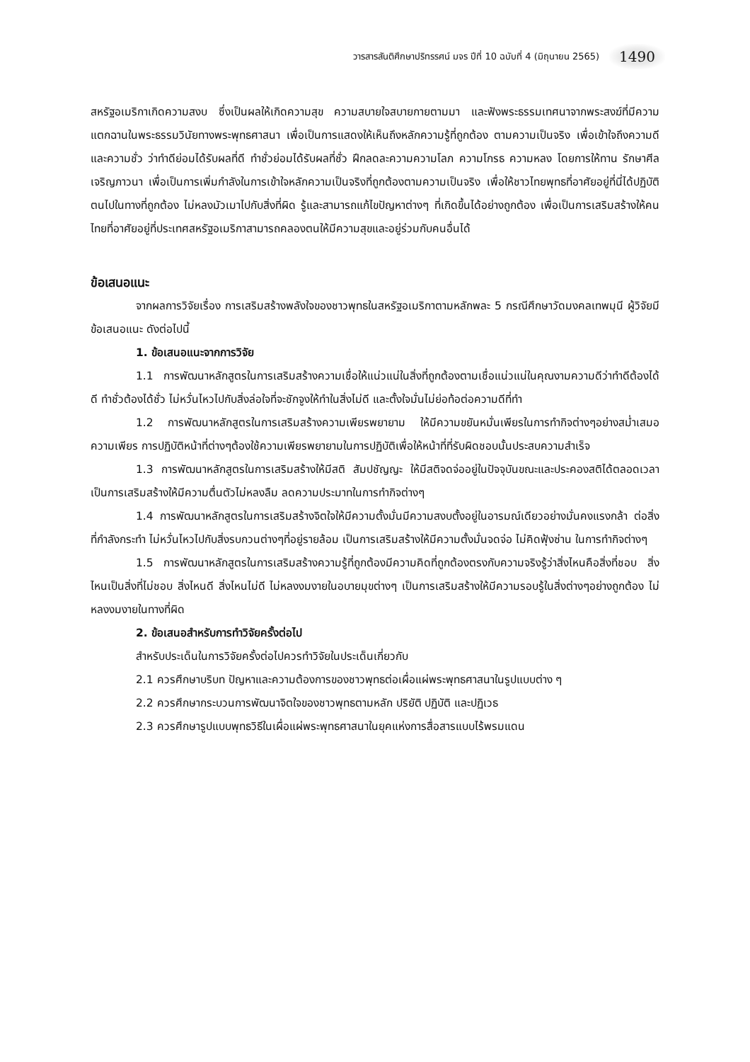วารสารสันติศึกษาปริทรรศน์ มจร ปีที่ 10 ฉบับที่ 4 (มิถุนายน 2565) 1490
สหรัฐอเมริกาเกิดความสงบ ซึ่งเป็นผลให้เกิดความสุข ความสบายใจสบายกายตามมา และฟังพระธรรมเทศนาจากพระสงฆ์ที่มีความแตกฉานในพระธรรมวินัยทางพระพุทธศาสนา เพื่อเป็นการแสดงให้เห็นถึงหลักความรู้ที่ถูกต้อง ตามความเป็นจริง เพื่อเข้าใจถึงความดีและความชั่ว ว่าทำดีย่อมได้รับผลที่ดี ทำชั่วย่อมได้รับผลที่ชั่ว ฝึกลดละความความโลภ ความโกรธ ความหลง โดยการให้ทาน รักษาศีล เจริญภาวนา เพื่อเป็นการเพิ่มกำลังในการเข้าใจหลักความเป็นจริงที่ถูกต้องตามความเป็นจริง เพื่อให้ชาวไทยพุทธที่อาศัยอยู่ที่นี่ได้ปฏิบัติตนไปในทางที่ถูกต้อง ไม่หลงมัวเมาไปกับสิ่งที่ผิด รู้และสามารถแก้ไขปัญหาต่างๆ ที่เกิดขึ้นได้อย่างถูกต้อง เพื่อเป็นการเสริมสร้างให้คนไทยที่อาศัยอยู่ที่ประเทศสหรัฐอเมริกาสามารถคลองตนให้มีความสุขและอยู่ร่วมกับคนอื่นได้
ข้อเสนอแนะ
จากผลการวิจัยเรื่อง การเสริมสร้างพลังใจของชาวพุทธในสหรัฐอเมริกาตามหลักพละ 5 กรณีศึกษาวัดมงคลเทพมุนี ผู้วิจัยมีข้อเสนอแนะ ดังต่อไปนี้
1. ข้อเสนอแนะจากการวิจัย
1.1 การพัฒนาหลักสูตรในการเสริมสร้างความเชื่อให้แน่วแน่ในสิ่งที่ถูกต้องตามเชื่อแน่วแน่ในคุณงามความดีว่าทำดีต้องได้ดี ทำชั่วต้องได้ชั่ว ไม่หวั่นไหวไปกับสิ่งล่อใจที่จะชักจูงให้ทำในสิ่งไม่ดี และตั้งใจมั่นไม่ย่อท้อต่อความดีที่ทำ
1.2 การพัฒนาหลักสูตรในการเสริมสร้างความเพียรพยายาม ให้มีความขยันหมั่นเพียรในการทำกิจต่างๆอย่างสม่ำเสมอความเพียร การปฏิบัติหน้าที่ต่างๆต้องใช้ความเพียรพยายามในการปฏิบัติเพื่อให้หน้าที่ที่รับผิดชอบนั้นประสบความสำเร็จ
1.3 การพัฒนาหลักสูตรในการเสริมสร้างให้มีสติ สัมปชัญญะ ให้มีสติจดจ่ออยู่ในปัจจุบันขณะและประคองสติได้ตลอดเวลาเป็นการเสริมสร้างให้มีความตื่นตัวไม่หลงลืม ลดความประมาทในการทำกิจต่างๆ
1.4 การพัฒนาหลักสูตรในการเสริมสร้างจิตใจให้มีความตั้งมั่นมีความสงบตั้งอยู่ในอารมณ์เดียวอย่างมั่นคงแรงกล้า ต่อสิ่งที่กำลังกระทำ ไม่หวั่นไหวไปกับสิ่งรบกวนต่างๆที่อยู่รายล้อม เป็นการเสริมสร้างให้มีความตั้งมั่นจดจ่อ ไม่คิดฟุ้งซ่าน ในการทำกิจต่างๆ
1.5 การพัฒนาหลักสูตรในการเสริมสร้างความรู้ที่ถูกต้องมีความคิดที่ถูกต้องตรงกับความจริงรู้ว่าสิ่งไหนคือสิ่งที่ชอบ สิ่งไหนเป็นสิ่งที่ไม่ชอบ สิ่งไหนดี สิ่งไหนไม่ดี ไม่หลงงมงายในอบายมุขต่างๆ เป็นการเสริมสร้างให้มีความรอบรู้ในสิ่งต่างๆอย่างถูกต้อง ไม่หลงงมงายในทางที่ผิด
2. ข้อเสนอสำหรับการทำวิจัยครั้งต่อไป
สำหรับประเด็นในการวิจัยครั้งต่อไปควรทำวิจัยในประเด็นเกี่ยวกับ
2.1 ควรศึกษาบริบท ปัญหาและความต้องการของชาวพุทธต่อเผื่อแผ่พระพุทธศาสนาในรูปแบบต่าง ๆ
2.2 ควรศึกษากระบวนการพัฒนาจิตใจของชาวพุทธตามหลัก ปริยัติ ปฏิบัติ และปฏิเวธ
2.3 ควรศึกษารูปแบบพุทธวิธีในเผื่อแผ่พระพุทธศาสนาในยุคแห่งการสื่อสารแบบไร้พรมแดน